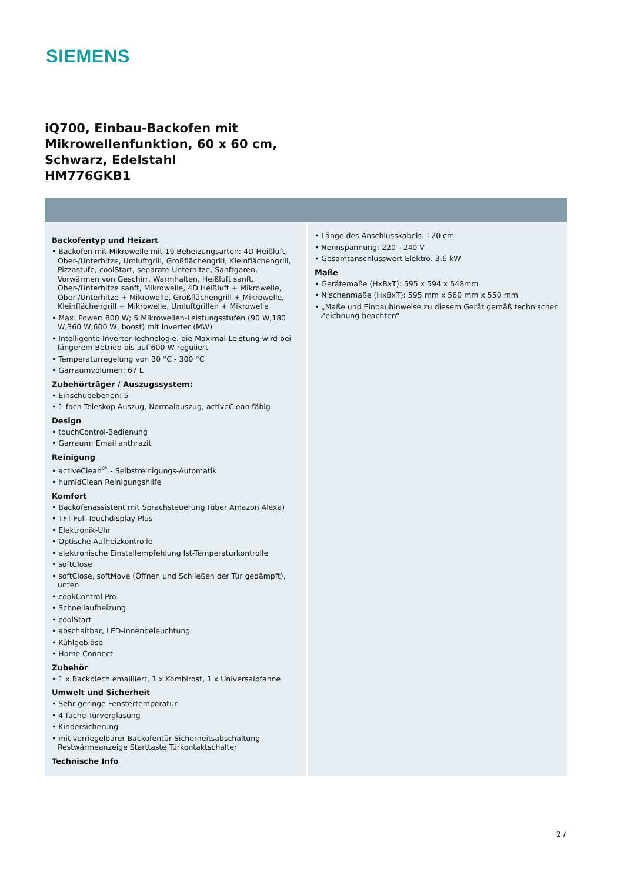SIEMENS
iQ700, Einbau-Backofen mit
Mikrowellenfunktion, 60 x 60 cm,
Schwarz, Edelstahl
HM776GKB1
Backofentyp und Heizart
• Backofen mit Mikrowelle mit 19 Beheizungsarten: 4D Heißluft, Ober-/Unterhitze, Umluftgrill, Großflächengrill, Kleinflächengrill, Pizzastufe, coolStart, separate Unterhitze, Sanftgaren, Vorwärmen von Geschirr, Warmhalten, Heißluft sanft, Ober-/Unterhitze sanft, Mikrowelle, 4D Heißluft + Mikrowelle, Ober-/Unterhitze + Mikrowelle, Großflächengrill + Mikrowelle, Kleinflächengrill + Mikrowelle, Umluftgrillen + Mikrowelle
• Max. Power: 800 W; 5 Mikrowellen-Leistungsstufen (90 W,180 W,360 W,600 W, boost) mit Inverter (MW)
• Intelligente Inverter-Technologie: die Maximal-Leistung wird bei längerem Betrieb bis auf 600 W reguliert
• Temperaturregelung von 30 °C - 300 °C
• Garraumvolumen: 67 L
Zubehörträger / Auszugssystem:
• Einschubebenen: 5
• 1-fach Teleskop Auszug, Normalauszug, activeClean fähig
Design
• touchControl-Bedienung
• Garraum: Email anthrazit
Reinigung
• activeClean<sup>®</sup> - Selbstreinigungs-Automatik
• humidClean Reinigungshilfe
Komfort
• Backofenassistent mit Sprachsteuerung (über Amazon Alexa)
• TFT-Full-Touchdisplay Plus
• Elektronik-Uhr
• Optische Aufheizkontrolle
• elektronische Einstellempfehlung Ist-Temperaturkontrolle
• softClose
• softClose, softMove (Öffnen und Schließen der Tür gedämpft), unten
• cookControl Pro
• Schnellaufheizung
• coolStart
• abschaltbar, LED-Innenbeleuchtung
• Kühlgebläse
• Home Connect
Zubehör
• 1 x Backblech emailliert, 1 x Kombirost, 1 x Universalpfanne
Umwelt und Sicherheit
• Sehr geringe Fenstertemperatur
• 4-fache Türverglasung
• Kindersicherung
• mit verriegelbarer Backofentür Sicherheitsabschaltung Restwärmeanzeige Starttaste Türkontaktschalter
Technische Info
• Länge des Anschlusskabels: 120 cm
• Nennspannung: 220 - 240 V
• Gesamtanschlusswert Elektro: 3.6 kW
Maße
• Gerätemaße (HxBxT): 595 x 594 x 548mm
• Nischenmaße (HxBxT): 595 mm x 560 mm x 550 mm
• „Maße und Einbauhinweise zu diesem Gerät gemäß technischer Zeichnung beachten“
2 /